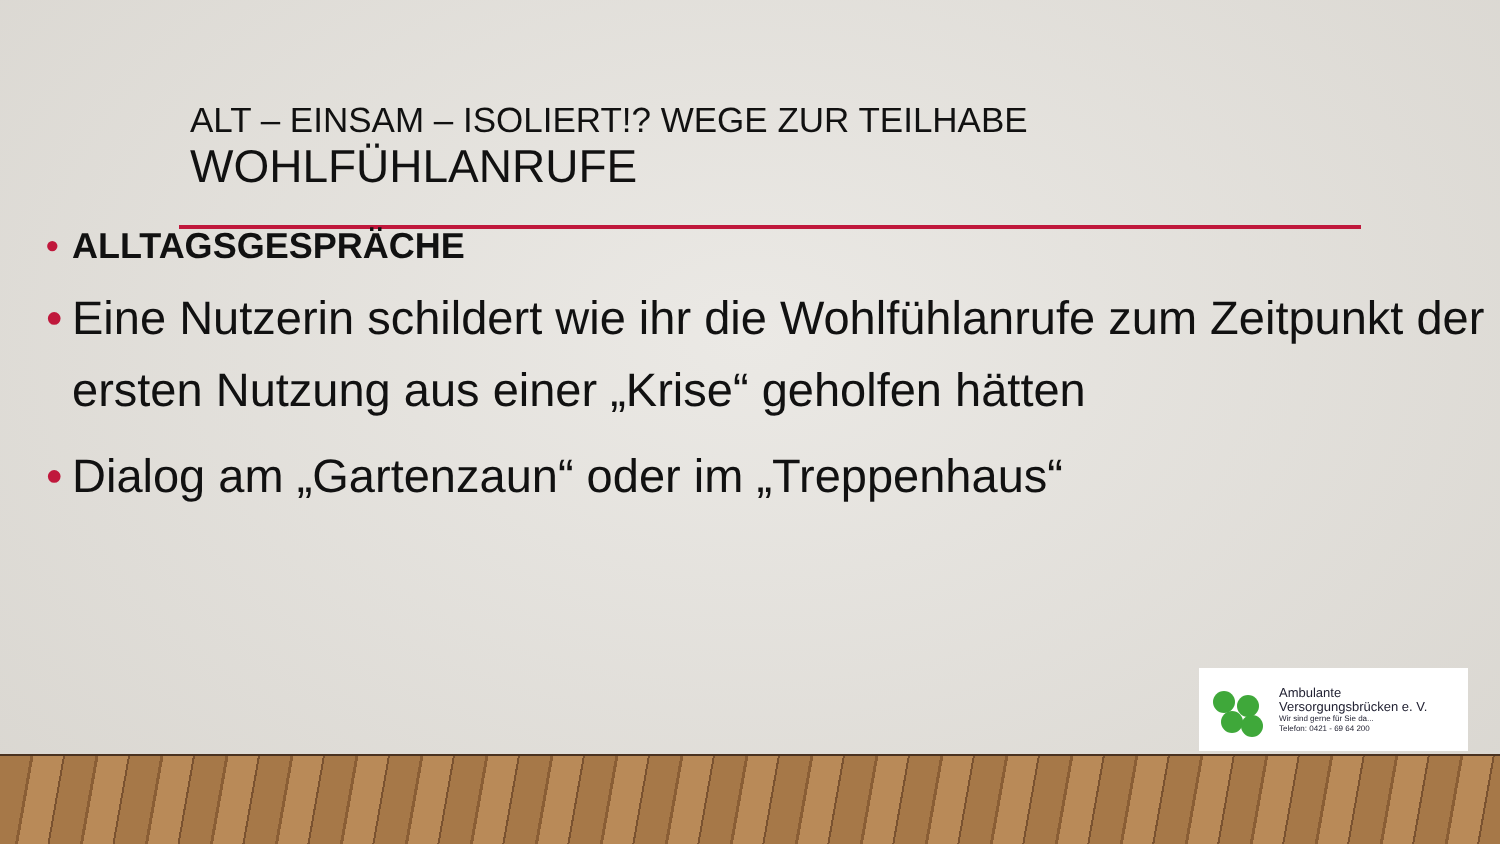ALT – EINSAM – ISOLIERT!? WEGE ZUR TEILHABE
WOHLFÜHLANRUFE
• ALLTAGSGESPRÄCHE
• Eine Nutzerin schildert wie ihr die Wohlfühlanrufe zum Zeitpunkt der ersten Nutzung aus einer „Krise“ geholfen hätten
• Dialog am „Gartenzaun“ oder im „Treppenhaus“
Ambulante
Versorgungsbrücken e. V.
Wir sind gerne für Sie da...
Telefon: 0421 - 69 64 200